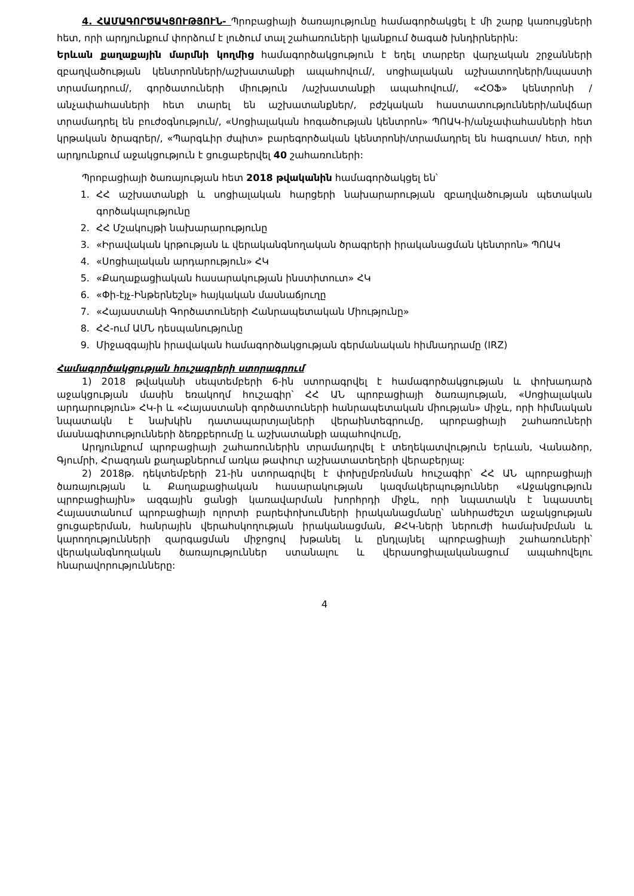4. ՀԱՄԱԳՈՐԾԱԿՑՈՒԹՅՈՒՆ- Պրոբացիայի ծառայությունը համագործակցել է մի շարք կառույցների հետ, որի արդյունքում փորձում է լուծում տալ շահառուների կյանքում ծագած խնդիրներին:
Երևան քաղաքային մարմնի կողմից համագործակցություն է եղել տարբեր վարչական շրջանների զբաղվածության կենտրոնների/աշխատանքի ապահովում/, սոցիալական աշխատողների/նպաստի տրամադրում/, գործատուների միություն /աշխատանքի ապահովում/, «ՀՕՖ» կենտրոնի /անչափահասների հետ տարել են աշխատանքներ/, բժշկական հաստատությունների/անվճար տրամադրել են բուժօգնություն/, «Սոցիալական հոգածության կենտրոն» ՊՈԱԿ-ի/անչափահասների հետ կրթական ծրագրեր/, «Պարգևիր ժպիտ» բարեգործական կենտրոնի/տրամադրել են հագուստ/ հետ, որի արդյունքում աջակցություն է ցուցաբերվել 40 շահառուների:
Պրոբացիայի ծառայության հետ 2018 թվականին համագործակցել են՝
1. ՀՀ աշխատանքի և սոցիալական հարցերի նախարարության զբաղվածության պետական գործակալությունը
2. ՀՀ Մշակույթի նախարարությունը
3. «Իրավական կրթության և վերականգնողական ծրագրերի իրականացման կենտրոն» ՊՈԱԿ
4. «Սոցիալական արդարություն» ՀԿ
5. «Քաղաքացիական հասարակության ինստիտուտ» ՀԿ
6. «Փի-էյչ-Ինթերնեշնլ» հայկական մասնաճյուղը
7. «Հայաստանի Գործատուների Հանրապետական Միությունը»
8. ՀՀ-ում ԱՄՆ դեսպանությունը
9. Միջազգային իրավական համագործակցության գերմանական հիմնադրամը (IRZ)
Համագործակցության հուշագրերի ստորագրում
1) 2018 թվականի սեպտեմբերի 6-ին ստորագրվել է համագործակցության և փոխադարձ աջակցության մասին եռակողմ հուշագիր՝ ՀՀ ԱՆ պրոբացիայի ծառայության, «Սոցիալական արդարություն» ՀԿ-ի և «Հայաստանի գործատուների հանրապետական միության» միջև, որի հիմնական նպատակն է նախկին դատապարտյալների վերաինտեգրումը, պրոբացիայի շահառուների մասնագիտությունների ձեռքբերումը և աշխատանքի ապահովումը,
Արդյունքում պրոբացիայի շահառուներին տրամադրվել է տեղեկատվություն Երևան, Վանաձոր, Գյումրի, Հրազդան քաղաքներում առկա թափուր աշխատատեղերի վերաբերյալ:
2) 2018թ. դեկտեմբերի 21-ին ստորագրվել է փոխըմբռնման հուշագիր՝ ՀՀ ԱՆ պրոբացիայի ծառայության և Քաղաքացիական հասարակության կազմակերպություններ «Աջակցություն պրոբացիային» ազգային ցանցի կառավարման խորհրդի միջև, որի նպատակն է նպաստել Հայաստանում պրոբացիայի ոլորտի բարեփոխումների իրականացմանը՝ անհրաժեշտ աջակցության ցուցաբերման, հանրային վերահսկողության իրականացման, ՔՀԿ-ների ներուժի համախմբման և կարողությունների զարգացման միջոցով խթանել և ընդլայնել պրոբացիայի շահառուների՝ վերականգնողական ծառայություններ ստանալու և վերասոցիալականացում ապահովելու հնարավորությունները:
4